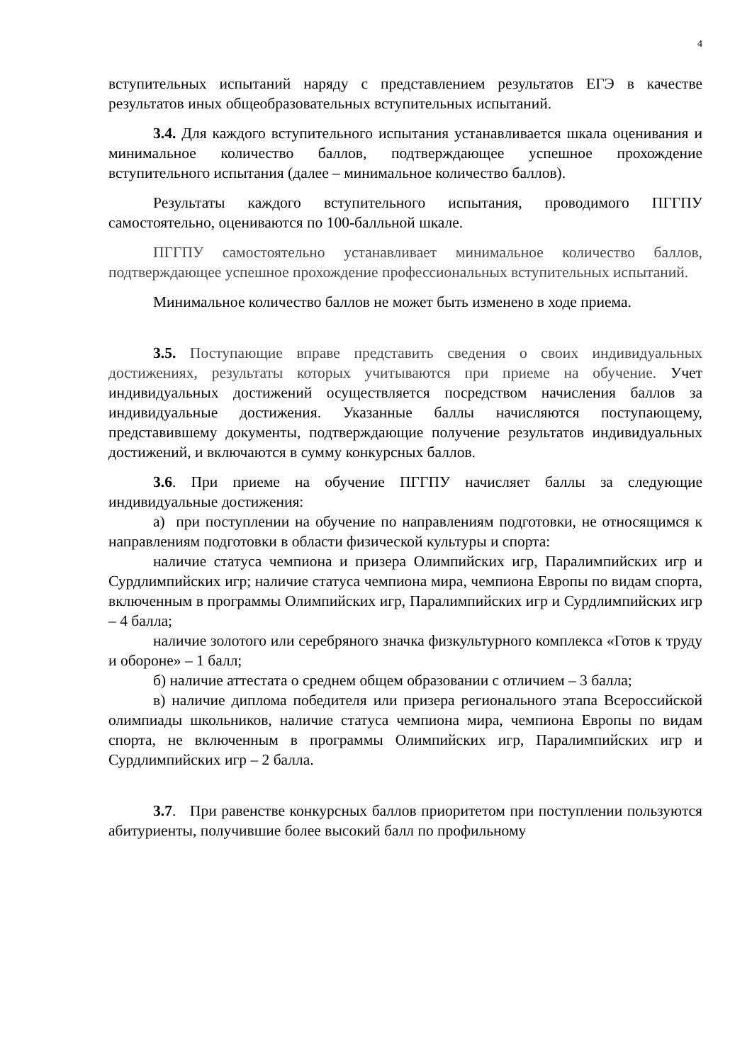4
вступительных испытаний наряду с представлением результатов ЕГЭ в качестве результатов иных общеобразовательных вступительных испытаний.
3.4. Для каждого вступительного испытания устанавливается шкала оценивания и минимальное количество баллов, подтверждающее успешное прохождение вступительного испытания (далее – минимальное количество баллов).
Результаты каждого вступительного испытания, проводимого ПГГПУ самостоятельно, оцениваются по 100-балльной шкале.
ПГГПУ самостоятельно устанавливает минимальное количество баллов, подтверждающее успешное прохождение профессиональных вступительных испытаний.
Минимальное количество баллов не может быть изменено в ходе приема.
3.5. Поступающие вправе представить сведения о своих индивидуальных достижениях, результаты которых учитываются при приеме на обучение. Учет индивидуальных достижений осуществляется посредством начисления баллов за индивидуальные достижения. Указанные баллы начисляются поступающему, представившему документы, подтверждающие получение результатов индивидуальных достижений, и включаются в сумму конкурсных баллов.
3.6. При приеме на обучение ПГГПУ начисляет баллы за следующие индивидуальные достижения:
а) при поступлении на обучение по направлениям подготовки, не относящимся к направлениям подготовки в области физической культуры и спорта:
наличие статуса чемпиона и призера Олимпийских игр, Паралимпийских игр и Сурдлимпийских игр; наличие статуса чемпиона мира, чемпиона Европы по видам спорта, включенным в программы Олимпийских игр, Паралимпийских игр и Сурдлимпийских игр – 4 балла;
наличие золотого или серебряного значка физкультурного комплекса «Готов к труду и обороне» – 1 балл;
б) наличие аттестата о среднем общем образовании с отличием – 3 балла;
в) наличие диплома победителя или призера регионального этапа Всероссийской олимпиады школьников, наличие статуса чемпиона мира, чемпиона Европы по видам спорта, не включенным в программы Олимпийских игр, Паралимпийских игр и Сурдлимпийских игр – 2 балла.
3.7. При равенстве конкурсных баллов приоритетом при поступлении пользуются абитуриенты, получившие более высокий балл по профильному